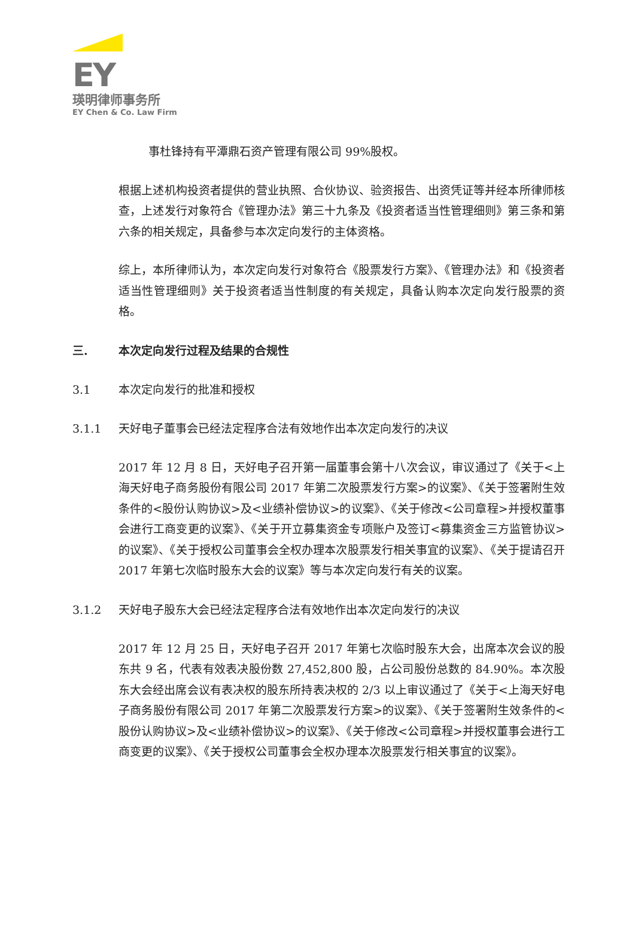EY
瑛明律师事务所
EY Chen & Co. Law Firm
事杜锋持有平潭鼎石资产管理有限公司 99%股权。
根据上述机构投资者提供的营业执照、合伙协议、验资报告、出资凭证等并经本所律师核查，上述发行对象符合《管理办法》第三十九条及《投资者适当性管理细则》第三条和第六条的相关规定，具备参与本次定向发行的主体资格。
综上，本所律师认为，本次定向发行对象符合《股票发行方案》、《管理办法》和《投资者适当性管理细则》关于投资者适当性制度的有关规定，具备认购本次定向发行股票的资格。
三. 本次定向发行过程及结果的合规性
3.1 本次定向发行的批准和授权
3.1.1 天好电子董事会已经法定程序合法有效地作出本次定向发行的决议
2017 年 12 月 8 日，天好电子召开第一届董事会第十八次会议，审议通过了《关于<上海天好电子商务股份有限公司 2017 年第二次股票发行方案>的议案》、《关于签署附生效条件的<股份认购协议>及<业绩补偿协议>的议案》、《关于修改<公司章程>并授权董事会进行工商变更的议案》、《关于开立募集资金专项账户及签订<募集资金三方监管协议>的议案》、《关于授权公司董事会全权办理本次股票发行相关事宜的议案》、《关于提请召开 2017 年第七次临时股东大会的议案》等与本次定向发行有关的议案。
3.1.2 天好电子股东大会已经法定程序合法有效地作出本次定向发行的决议
2017 年 12 月 25 日，天好电子召开 2017 年第七次临时股东大会，出席本次会议的股东共 9 名，代表有效表决股份数 27,452,800 股，占公司股份总数的 84.90%。本次股东大会经出席会议有表决权的股东所持表决权的 2/3 以上审议通过了《关于<上海天好电子商务股份有限公司 2017 年第二次股票发行方案>的议案》、《关于签署附生效条件的<股份认购协议>及<业绩补偿协议>的议案》、《关于修改<公司章程>并授权董事会进行工商变更的议案》、《关于授权公司董事会全权办理本次股票发行相关事宜的议案》。